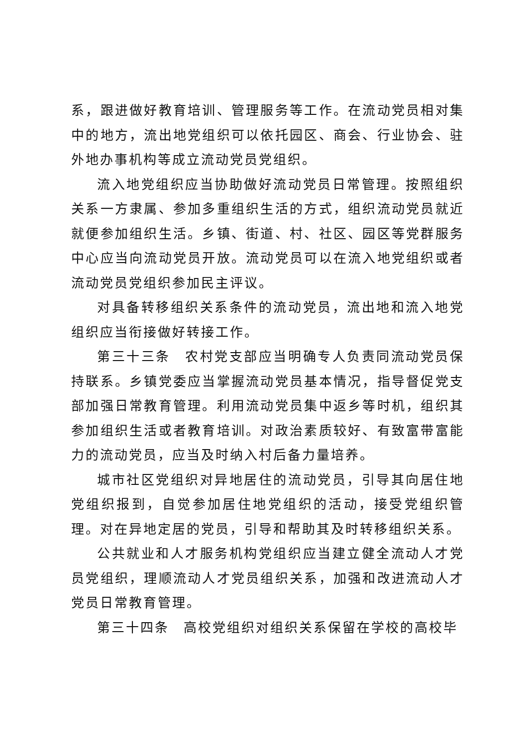系，跟进做好教育培训、管理服务等工作。在流动党员相对集中的地方，流出地党组织可以依托园区、商会、行业协会、驻外地办事机构等成立流动党员党组织。
流入地党组织应当协助做好流动党员日常管理。按照组织关系一方隶属、参加多重组织生活的方式，组织流动党员就近就便参加组织生活。乡镇、街道、村、社区、园区等党群服务中心应当向流动党员开放。流动党员可以在流入地党组织或者流动党员党组织参加民主评议。
对具备转移组织关系条件的流动党员，流出地和流入地党组织应当衔接做好转接工作。
第三十三条　农村党支部应当明确专人负责同流动党员保持联系。乡镇党委应当掌握流动党员基本情况，指导督促党支部加强日常教育管理。利用流动党员集中返乡等时机，组织其参加组织生活或者教育培训。对政治素质较好、有致富带富能力的流动党员，应当及时纳入村后备力量培养。
城市社区党组织对异地居住的流动党员，引导其向居住地党组织报到，自觉参加居住地党组织的活动，接受党组织管理。对在异地定居的党员，引导和帮助其及时转移组织关系。
公共就业和人才服务机构党组织应当建立健全流动人才党员党组织，理顺流动人才党员组织关系，加强和改进流动人才党员日常教育管理。
第三十四条　高校党组织对组织关系保留在学校的高校毕